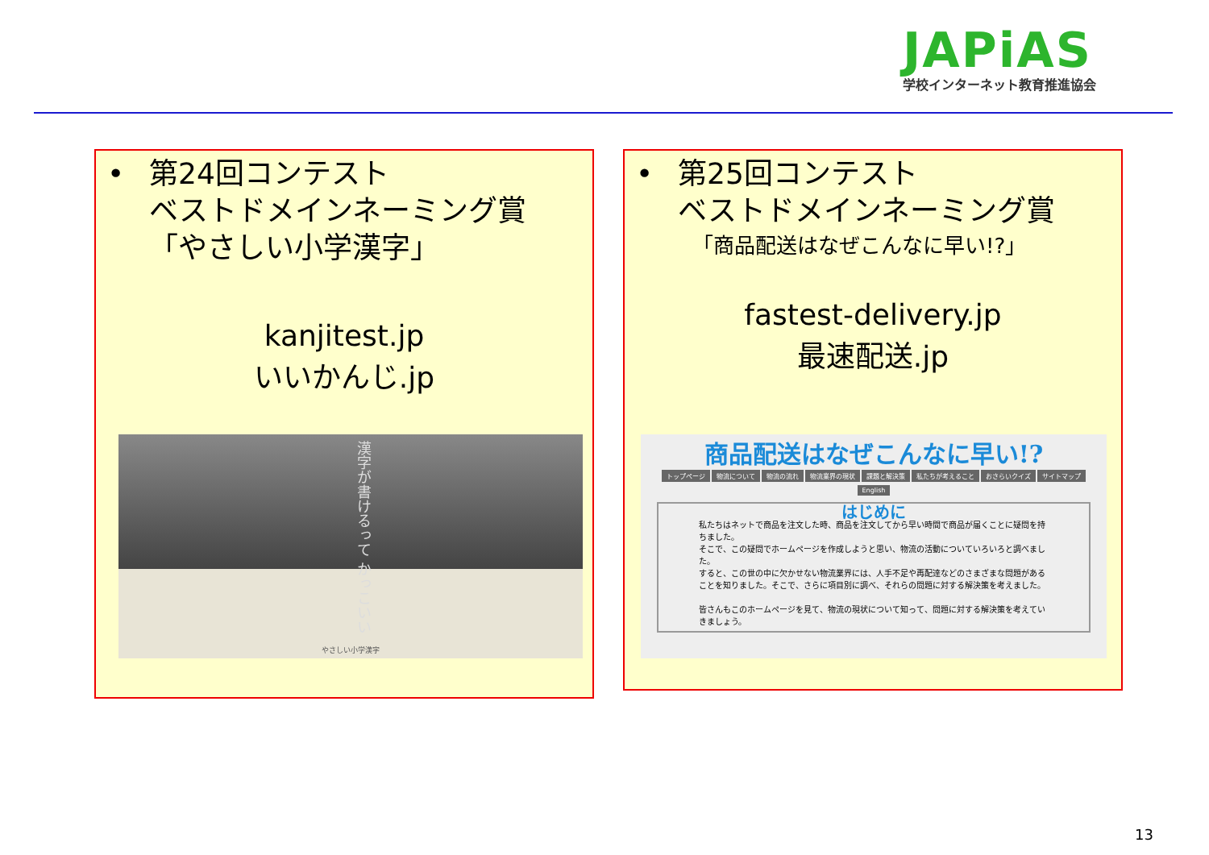JAPiAS
学校インターネット教育推進協会
• 第24回コンテスト
ベストドメインネーミング賞
「やさしい小学漢字」
kanjitest.jp
いいかんじ.jp
漢字が書けるって かっこいい
やさしい小学漢字
• 第25回コンテスト
ベストドメインネーミング賞
「商品配送はなぜこんなに早い!?」
fastest-delivery.jp
最速配送.jp
商品配送はなぜこんなに早い!?
トップページ 物流について 物流の流れ 物流業界の現状 課題と解決策 私たちが考えること おさらいクイズ サイトマップ
English
はじめに
私たちはネットで商品を注文した時、商品を注文してから早い時間で商品が届くことに疑問を持ちました。
そこで、この疑問でホームページを作成しようと思い、物流の活動についていろいろと調べました。
すると、この世の中に欠かせない物流業界には、人手不足や再配達などのさまざまな問題があることを知りました。そこで、さらに項目別に調べ、それらの問題に対する解決策を考えました。
皆さんもこのホームページを見て、物流の現状について知って、問題に対する解決策を考えていきましょう。
13